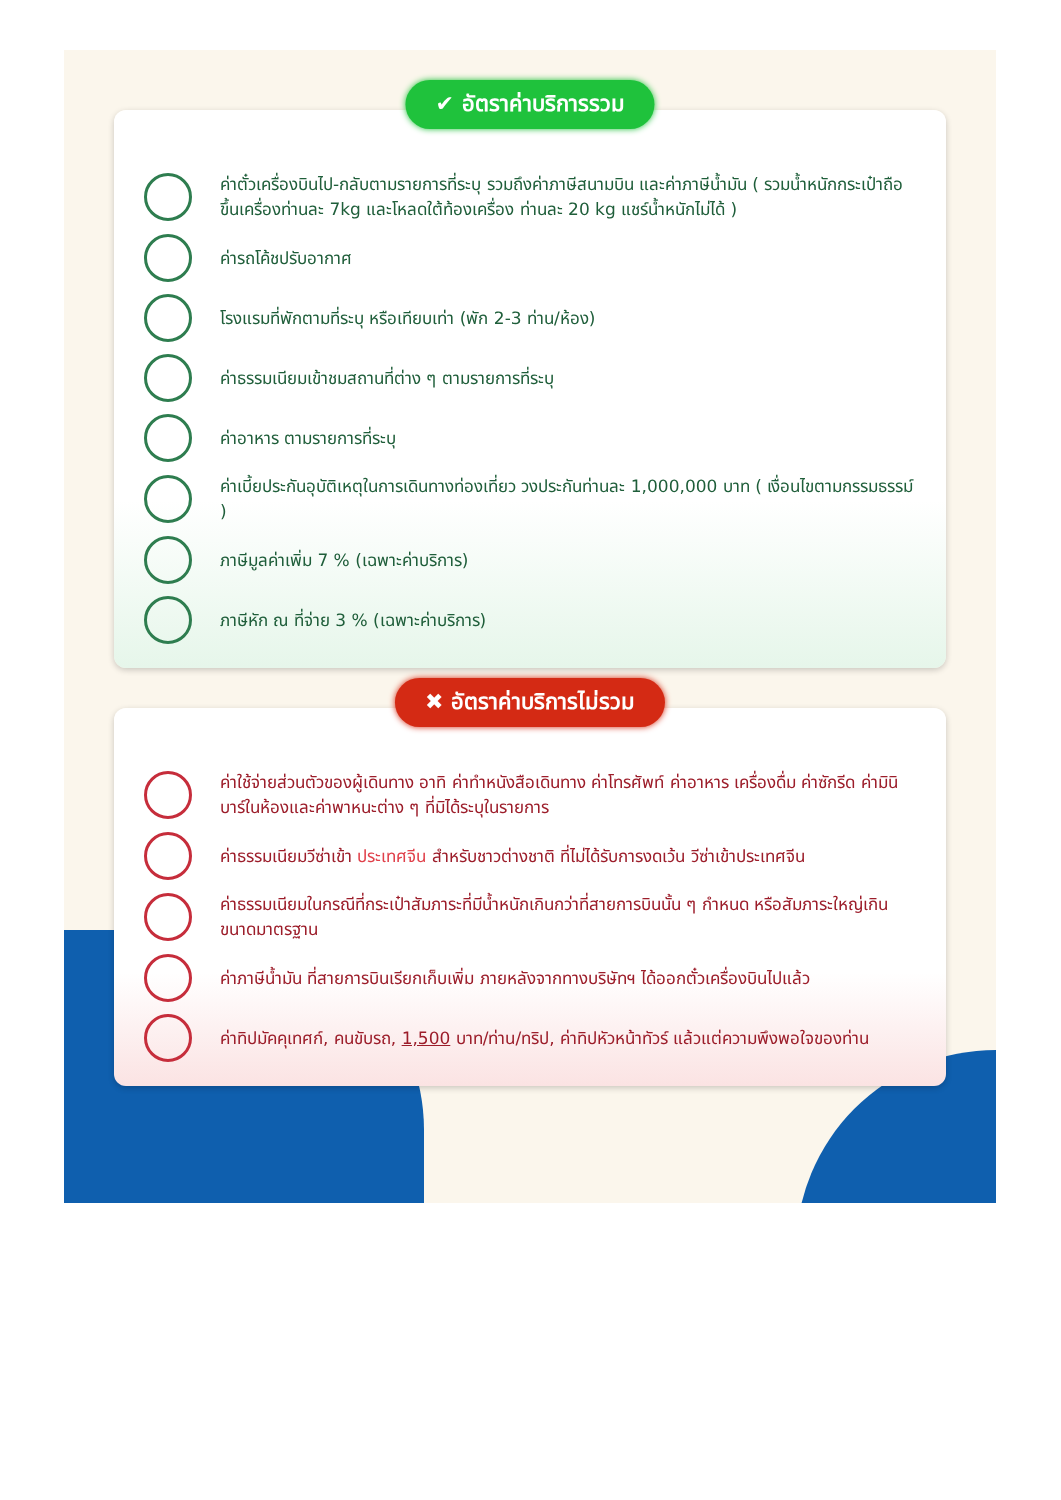✔ อัตราค่าบริการรวม
ค่าตั๋วเครื่องบินไป-กลับตามรายการที่ระบุ รวมถึงค่าภาษีสนามบิน และค่าภาษีน้ำมัน ( รวมน้ำหนักกระเป๋าถือขึ้นเครื่องท่านละ 7kg และโหลดใต้ท้องเครื่อง ท่านละ 20 kg แชร์น้ำหนักไม่ได้ )
ค่ารถโค้ชปรับอากาศ
โรงแรมที่พักตามที่ระบุ หรือเทียบเท่า (พัก 2-3 ท่าน/ห้อง)
ค่าธรรมเนียมเข้าชมสถานที่ต่าง ๆ ตามรายการที่ระบุ
ค่าอาหาร ตามรายการที่ระบุ
ค่าเบี้ยประกันอุบัติเหตุในการเดินทางท่องเที่ยว วงประกันท่านละ 1,000,000 บาท ( เงื่อนไขตามกรรมธรรม์ )
ภาษีมูลค่าเพิ่ม 7 % (เฉพาะค่าบริการ)
ภาษีหัก ณ ที่จ่าย 3 % (เฉพาะค่าบริการ)
✖ อัตราค่าบริการไม่รวม
ค่าใช้จ่ายส่วนตัวของผู้เดินทาง อาทิ ค่าทำหนังสือเดินทาง ค่าโทรศัพท์ ค่าอาหาร เครื่องดื่ม ค่าซักรีด ค่ามินิบาร์ในห้องและค่าพาหนะต่าง ๆ ที่มิได้ระบุในรายการ
ค่าธรรมเนียมวีซ่าเข้า ประเทศจีน สำหรับชาวต่างชาติ ที่ไม่ได้รับการงดเว้น วีซ่าเข้าประเทศจีน
ค่าธรรมเนียมในกรณีที่กระเป๋าสัมภาระที่มีน้ำหนักเกินกว่าที่สายการบินนั้น ๆ กำหนด หรือสัมภาระใหญ่เกินขนาดมาตรฐาน
ค่าภาษีน้ำมัน ที่สายการบินเรียกเก็บเพิ่ม ภายหลังจากทางบริษัทฯ ได้ออกตั๋วเครื่องบินไปแล้ว
ค่าทิปมัคคุเทศก์, คนขับรถ, 1,500 บาท/ท่าน/ทริป, ค่าทิปหัวหน้าทัวร์ แล้วแต่ความพึงพอใจของท่าน